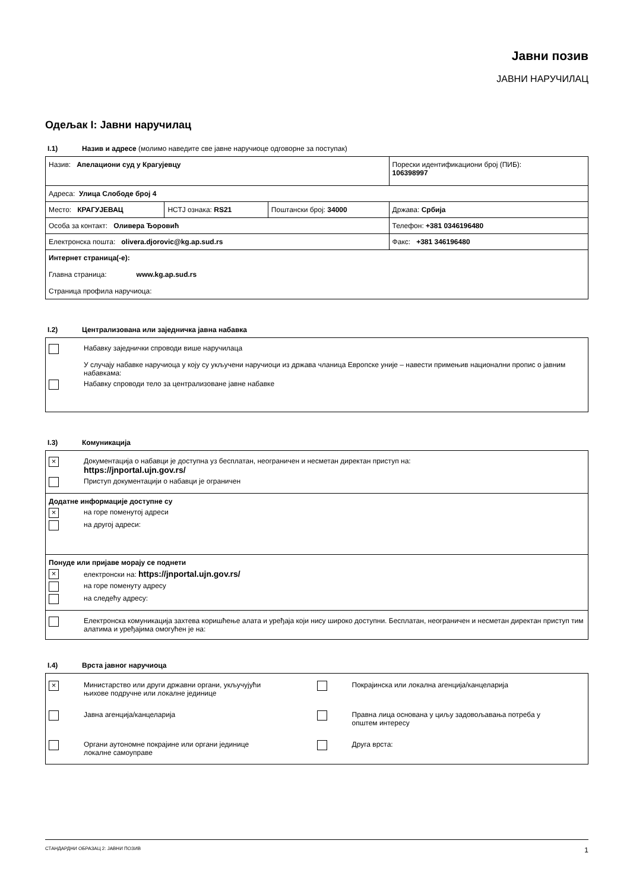Јавни позив
ЈАВНИ НАРУЧИЛАЦ
Одељак I: Јавни наручилац
I.1) Назив и адресе (молимо наведите све јавне наручиоце одговорне за поступак)
| Назив: Апелациони суд у Крагујевцу | | | Порески идентификациони број (ПИБ): 106398997 |
| Адреса: Улица Слободе број 4 | | | |
| Место: КРАГУЈЕВАЦ | НСТЈ ознака: RS21 | Поштански број: 34000 | Држава: Србија |
| Особа за контакт: Оливера Ђоровић | | | Телефон: +381 0346196480 |
| Електронска пошта: olivera.djorovic@kg.ap.sud.rs | | | Факс: +381 346196480 |
| Интернет страница(-е): Главна страница: www.kg.ap.sud.rs Страница профила наручиоца: | | | |
I.2) Централизована или заједничка јавна набавка
Набавку заједнички спроводи више наручилаца
У случају набавке наручиоца у коју су укључени наручиоци из држава чланица Европске уније – навести примењив национални пропис о јавним набавкама:
Набавку спроводи тело за централизоване јавне набавке
I.3) Комуникација
×
Документација о набавци је доступна уз бесплатан, неограничен и несметан директан приступ на:
https://jnportal.ujn.gov.rs/
Приступ документацији о набавци је ограничен
Додатне информације доступне су
×
на горе поменутој адреси
на другој адреси:
Понуде или пријаве морају се поднети
×
електронски на: https://jnportal.ujn.gov.rs/
на горе поменуту адресу
на следећу адресу:
Електронска комуникација захтева коришћење алата и уређаја који нису широко доступни. Бесплатан, неограничен и несметан директан приступ тим алатима и уређајима омогућен је на:
I.4) Врста јавног наручиоца
×
Министарство или други државни органи, укључујући
њихове подручне или локалне јединице
Покрајинска или локална агенција/канцеларија
Јавна агенција/канцеларија
Правна лица основана у циљу задовољавања потреба у
општем интересу
Органи аутономне покрајине или органи јединице
локалне самоуправе
Друга врста:
СТАНДАРДНИ ОБРАЗАЦ 2: ЈАВНИ ПОЗИВ 1